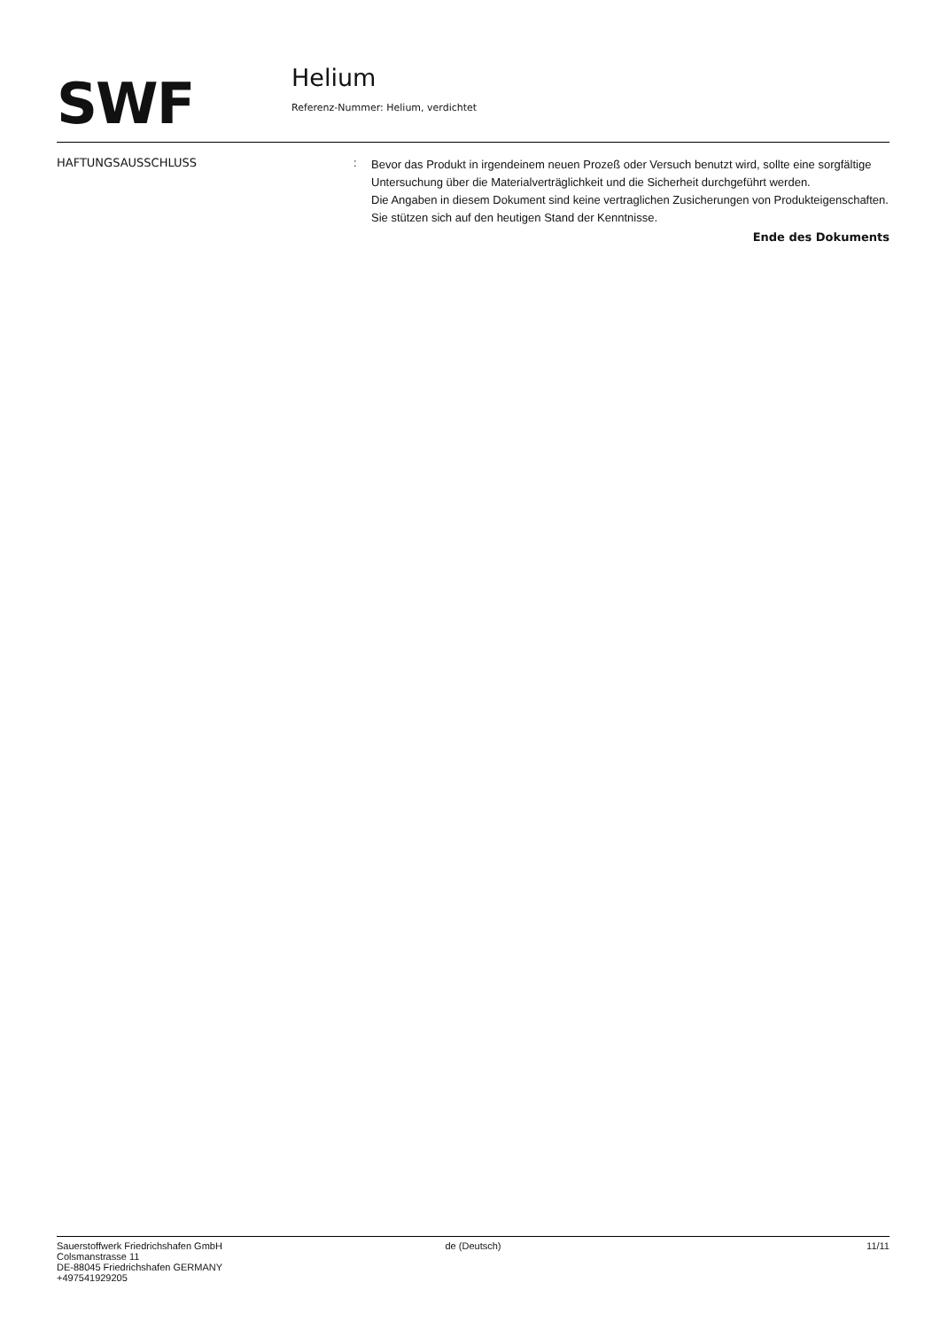SWF
Helium
Referenz-Nummer: Helium, verdichtet
HAFTUNGSAUSSCHLUSS :
Bevor das Produkt in irgendeinem neuen Prozeß oder Versuch benutzt wird, sollte eine sorgfältige Untersuchung über die Materialverträglichkeit und die Sicherheit durchgeführt werden.
Die Angaben in diesem Dokument sind keine vertraglichen Zusicherungen von Produkteigenschaften.
Sie stützen sich auf den heutigen Stand der Kenntnisse.
Ende des Dokuments
Sauerstoffwerk Friedrichshafen GmbH
Colsmanstrasse 11
DE-88045 Friedrichshafen GERMANY
+497541929205
de (Deutsch) 11/11